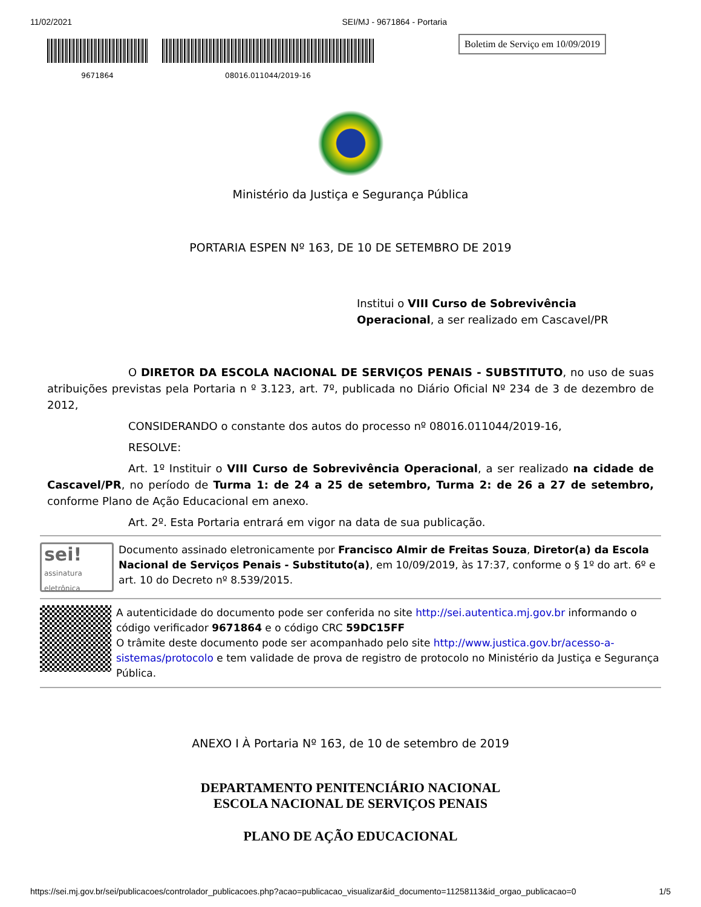11/02/2021 SEI/MJ - 9671864 - Portaria
9671864 08016.011044/2019-16
Boletim de Serviço em 10/09/2019
Ministério da Justiça e Segurança Pública
PORTARIA ESPEN Nº 163, DE 10 DE SETEMBRO DE 2019
Institui o VIII Curso de Sobrevivência Operacional, a ser realizado em Cascavel/PR
O DIRETOR DA ESCOLA NACIONAL DE SERVIÇOS PENAIS - SUBSTITUTO, no uso de suas atribuições previstas pela Portaria n º 3.123, art. 7º, publicada no Diário Oficial Nº 234 de 3 de dezembro de 2012,
CONSIDERANDO o constante dos autos do processo nº 08016.011044/2019-16,
RESOLVE:
Art. 1º Instituir o VIII Curso de Sobrevivência Operacional, a ser realizado na cidade de Cascavel/PR, no período de Turma 1: de 24 a 25 de setembro, Turma 2: de 26 a 27 de setembro, conforme Plano de Ação Educacional em anexo.
Art. 2º. Esta Portaria entrará em vigor na data de sua publicação.
sei!
assinatura eletrônica
Documento assinado eletronicamente por Francisco Almir de Freitas Souza, Diretor(a) da Escola Nacional de Serviços Penais - Substituto(a), em 10/09/2019, às 17:37, conforme o § 1º do art. 6º e art. 10 do Decreto nº 8.539/2015.
A autenticidade do documento pode ser conferida no site http://sei.autentica.mj.gov.br informando o código verificador 9671864 e o código CRC 59DC15FF
O trâmite deste documento pode ser acompanhado pelo site http://www.justica.gov.br/acesso-a-sistemas/protocolo e tem validade de prova de registro de protocolo no Ministério da Justiça e Segurança Pública.
ANEXO I À Portaria Nº 163, de 10 de setembro de 2019
DEPARTAMENTO PENITENCIÁRIO NACIONAL
ESCOLA NACIONAL DE SERVIÇOS PENAIS
PLANO DE AÇÃO EDUCACIONAL
https://sei.mj.gov.br/sei/publicacoes/controlador_publicacoes.php?acao=publicacao_visualizar&id_documento=11258113&id_orgao_publicacao=0 1/5